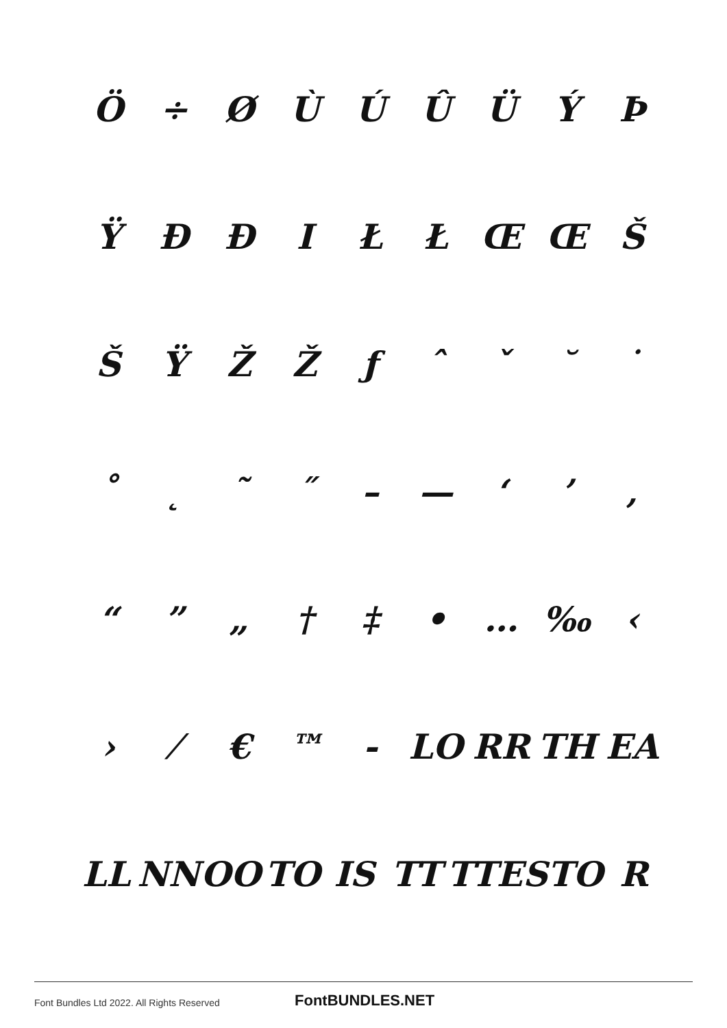Ö ÷ ØÙÚÛÜÝÞ
ŸĐĐIŁŁŒŒŠ
ŠŸŽŽƒˆˇ ˘ ˙
˚ ˛ ˜ ˝ – — ‘’ ‚
“” „ † ‡ • … ‰ ‹
› ⁄ € ™ - LO RR TH EA
LL NN OO TO IS TT TTE STO R
Font Bundles Ltd 2022. All Rights Reserved FontBUNDLES.NET